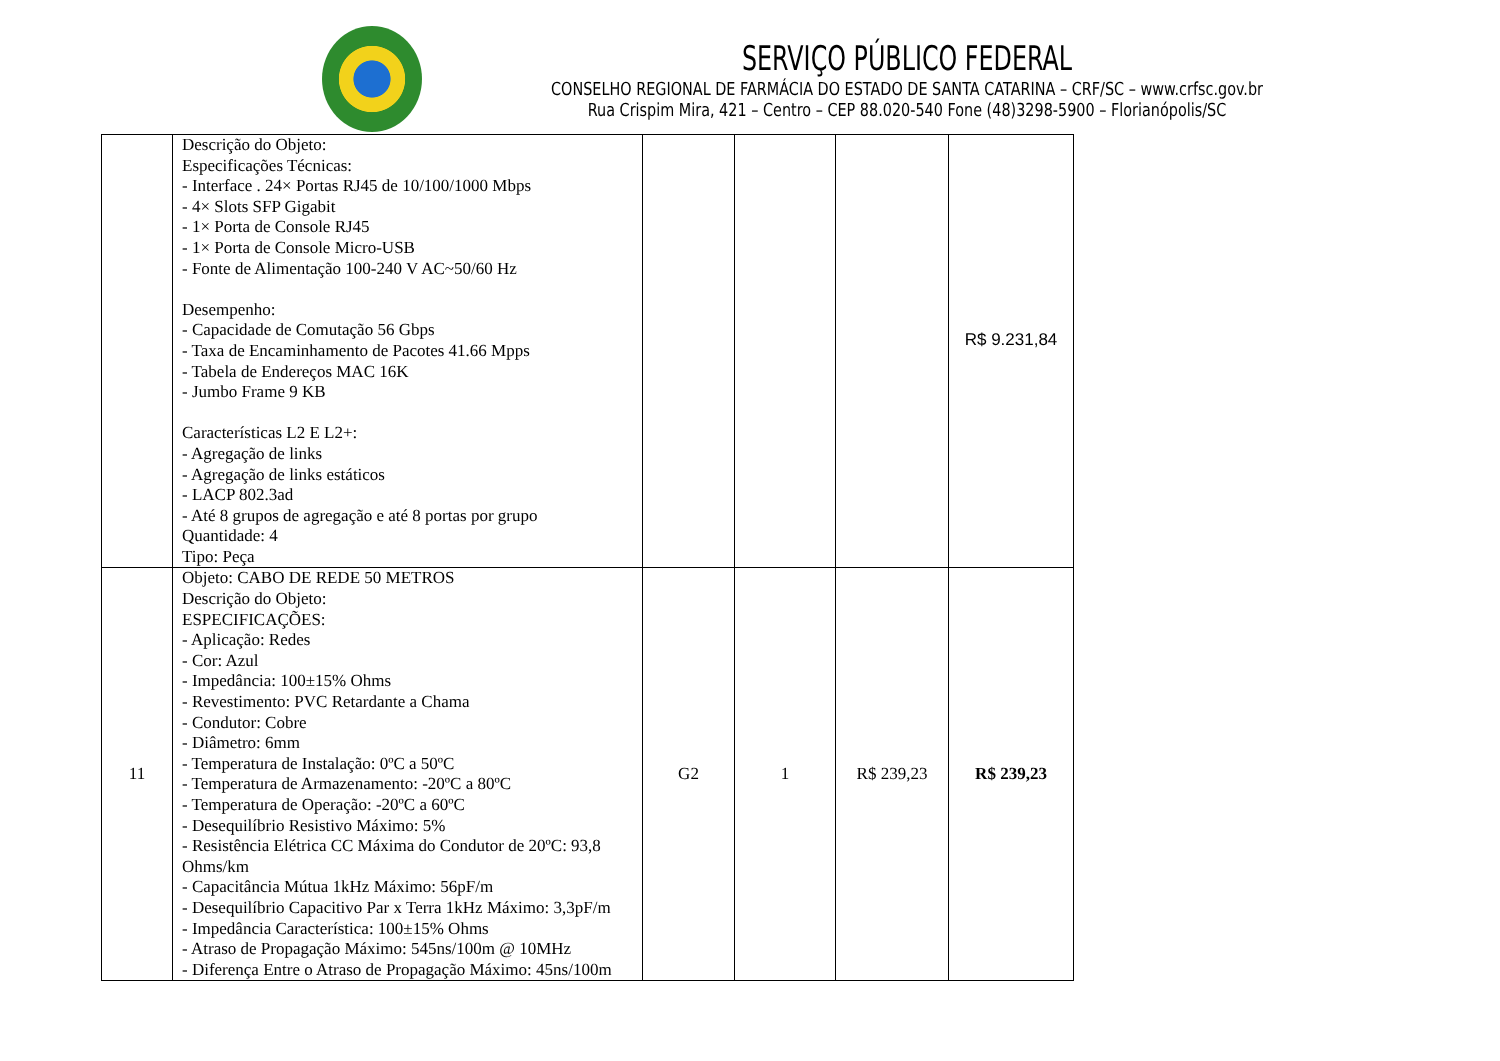SERVIÇO PÚBLICO FEDERAL
CONSELHO REGIONAL DE FARMÁCIA DO ESTADO DE SANTA CATARINA – CRF/SC – www.crfsc.gov.br
Rua Crispim Mira, 421 – Centro – CEP 88.020-540 Fone (48)3298-5900 – Florianópolis/SC
| | Descrição do Objeto: Especificações Técnicas: - Interface . 24× Portas RJ45 de 10/100/1000 Mbps - 4× Slots SFP Gigabit - 1× Porta de Console RJ45 - 1× Porta de Console Micro-USB - Fonte de Alimentação 100-240 V AC~50/60 Hz Desempenho: - Capacidade de Comutação 56 Gbps - Taxa de Encaminhamento de Pacotes 41.66 Mpps - Tabela de Endereços MAC 16K - Jumbo Frame 9 KB Características L2 E L2+: - Agregação de links - Agregação de links estáticos - LACP 802.3ad - Até 8 grupos de agregação e até 8 portas por grupo Quantidade: 4 Tipo: Peça | | | | R$ 9.231,84 |
| 11 | Objeto: CABO DE REDE 50 METROS Descrição do Objeto: ESPECIFICAÇÕES: - Aplicação: Redes - Cor: Azul - Impedância: 100±15% Ohms - Revestimento: PVC Retardante a Chama - Condutor: Cobre - Diâmetro: 6mm - Temperatura de Instalação: 0ºC a 50ºC - Temperatura de Armazenamento: -20ºC a 80ºC - Temperatura de Operação: -20ºC a 60ºC - Desequilíbrio Resistivo Máximo: 5% - Resistência Elétrica CC Máxima do Condutor de 20ºC: 93,8 Ohms/km - Capacitância Mútua 1kHz Máximo: 56pF/m - Desequilíbrio Capacitivo Par x Terra 1kHz Máximo: 3,3pF/m - Impedância Característica: 100±15% Ohms - Atraso de Propagação Máximo: 545ns/100m @ 10MHz - Diferença Entre o Atraso de Propagação Máximo: 45ns/100m | G2 | 1 | R$ 239,23 | R$ 239,23 |